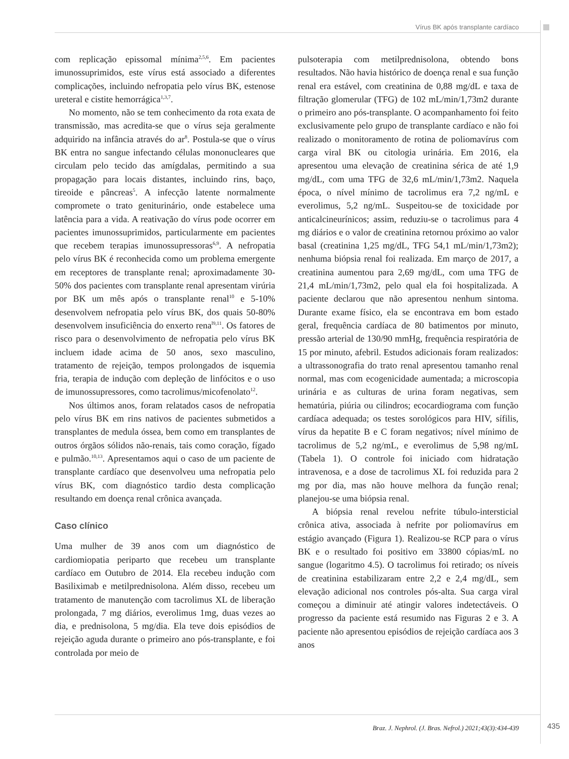Vírus BK após transplante cardíaco
com replicação epissomal mínima<sup>2,5,6</sup>. Em pacientes imunossuprimidos, este vírus está associado a diferentes complicações, incluindo nefropatia pelo vírus BK, estenose ureteral e cistite hemorrágica<sup>1,3,7</sup>.
No momento, não se tem conhecimento da rota exata de transmissão, mas acredita-se que o vírus seja geralmente adquirido na infância através do ar<sup>8</sup>. Postula-se que o vírus BK entra no sangue infectando células mononucleares que circulam pelo tecido das amígdalas, permitindo a sua propagação para locais distantes, incluindo rins, baço, tireoide e pâncreas<sup>5</sup>. A infecção latente normalmente compromete o trato geniturinário, onde estabelece uma latência para a vida. A reativação do vírus pode ocorrer em pacientes imunossuprimidos, particularmente em pacientes que recebem terapias imunossupressoras<sup>6,9</sup>. A nefropatia pelo vírus BK é reconhecida como um problema emergente em receptores de transplante renal; aproximadamente 30-50% dos pacientes com transplante renal apresentam virúria por BK um mês após o transplante renal<sup>10</sup> e 5-10% desenvolvem nefropatia pelo vírus BK, dos quais 50-80% desenvolvem insuficiência do enxerto rena<sup>l9,11</sup>. Os fatores de risco para o desenvolvimento de nefropatia pelo vírus BK incluem idade acima de 50 anos, sexo masculino, tratamento de rejeição, tempos prolongados de isquemia fria, terapia de indução com depleção de linfócitos e o uso de imunossupressores, como tacrolimus/micofenolato<sup>12</sup>.
Nos últimos anos, foram relatados casos de nefropatia pelo vírus BK em rins nativos de pacientes submetidos a transplantes de medula óssea, bem como em transplantes de outros órgãos sólidos não-renais, tais como coração, fígado e pulmão.<sup>10,13</sup>. Apresentamos aqui o caso de um paciente de transplante cardíaco que desenvolveu uma nefropatia pelo vírus BK, com diagnóstico tardio desta complicação resultando em doença renal crônica avançada.
Caso clínico
Uma mulher de 39 anos com um diagnóstico de cardiomiopatia periparto que recebeu um transplante cardíaco em Outubro de 2014. Ela recebeu indução com Basiliximab e metilprednisolona. Além disso, recebeu um tratamento de manutenção com tacrolimus XL de liberação prolongada, 7 mg diários, everolimus 1mg, duas vezes ao dia, e prednisolona, 5 mg/dia. Ela teve dois episódios de rejeição aguda durante o primeiro ano pós-transplante, e foi controlada por meio de
pulsoterapia com metilprednisolona, obtendo bons resultados. Não havia histórico de doença renal e sua função renal era estável, com creatinina de 0,88 mg/dL e taxa de filtração glomerular (TFG) de 102 mL/min/1,73m2 durante o primeiro ano pós-transplante. O acompanhamento foi feito exclusivamente pelo grupo de transplante cardíaco e não foi realizado o monitoramento de rotina de poliomavírus com carga viral BK ou citologia urinária. Em 2016, ela apresentou uma elevação de creatinina sérica de até 1,9 mg/dL, com uma TFG de 32,6 mL/min/1,73m2. Naquela época, o nível mínimo de tacrolimus era 7,2 ng/mL e everolimus, 5,2 ng/mL. Suspeitou-se de toxicidade por anticalcineurínicos; assim, reduziu-se o tacrolimus para 4 mg diários e o valor de creatinina retornou próximo ao valor basal (creatinina 1,25 mg/dL, TFG 54,1 mL/min/1,73m2); nenhuma biópsia renal foi realizada. Em março de 2017, a creatinina aumentou para 2,69 mg/dL, com uma TFG de 21,4 mL/min/1,73m2, pelo qual ela foi hospitalizada. A paciente declarou que não apresentou nenhum sintoma. Durante exame físico, ela se encontrava em bom estado geral, frequência cardíaca de 80 batimentos por minuto, pressão arterial de 130/90 mmHg, frequência respiratória de 15 por minuto, afebril. Estudos adicionais foram realizados: a ultrassonografia do trato renal apresentou tamanho renal normal, mas com ecogenicidade aumentada; a microscopia urinária e as culturas de urina foram negativas, sem hematúria, piúria ou cilindros; ecocardiograma com função cardíaca adequada; os testes sorológicos para HIV, sífilis, vírus da hepatite B e C foram negativos; nível mínimo de tacrolimus de 5,2 ng/mL, e everolimus de 5,98 ng/mL (Tabela 1). O controle foi iniciado com hidratação intravenosa, e a dose de tacrolimus XL foi reduzida para 2 mg por dia, mas não houve melhora da função renal; planejou-se uma biópsia renal.
A biópsia renal revelou nefrite túbulo-intersticial crônica ativa, associada à nefrite por poliomavírus em estágio avançado (Figura 1). Realizou-se RCP para o vírus BK e o resultado foi positivo em 33800 cópias/mL no sangue (logaritmo 4.5). O tacrolimus foi retirado; os níveis de creatinina estabilizaram entre 2,2 e 2,4 mg/dL, sem elevação adicional nos controles pós-alta. Sua carga viral começou a diminuir até atingir valores indetectáveis. O progresso da paciente está resumido nas Figuras 2 e 3. A paciente não apresentou episódios de rejeição cardíaca aos 3 anos
Braz. J. Nephrol. (J. Bras. Nefrol.) 2021;43(3):434-439
435